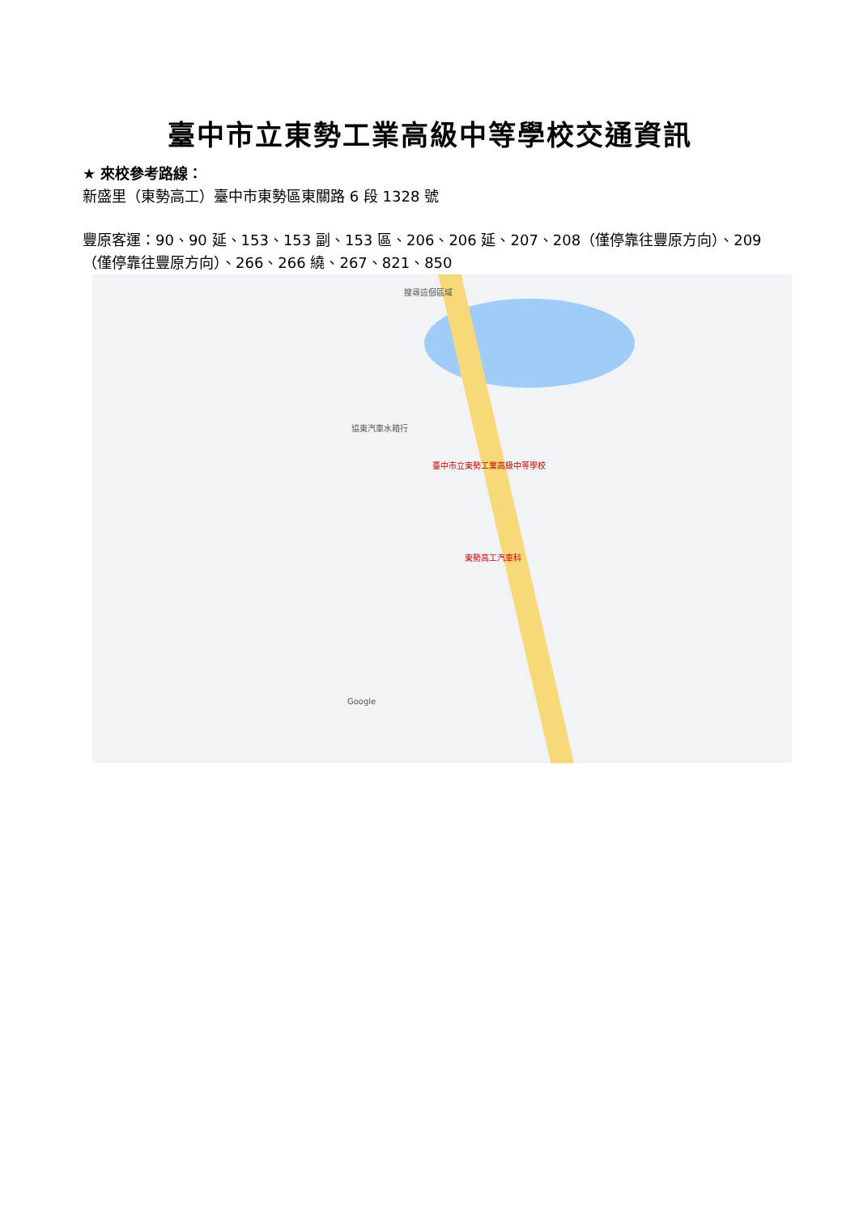臺中市立東勢工業高級中等學校交通資訊
★ 來校參考路線：
新盛里（東勢高工）臺中市東勢區東關路 6 段 1328 號
豐原客運：90、90 延、153、153 副、153 區、206、206 延、207、208（僅停靠往豐原方向）、209（僅停靠往豐原方向）、266、266 繞、267、821、850
搜尋這個區域
臺中市立東勢工業高級中等學校
東勢高工汽車科
協東汽車水箱行
Google